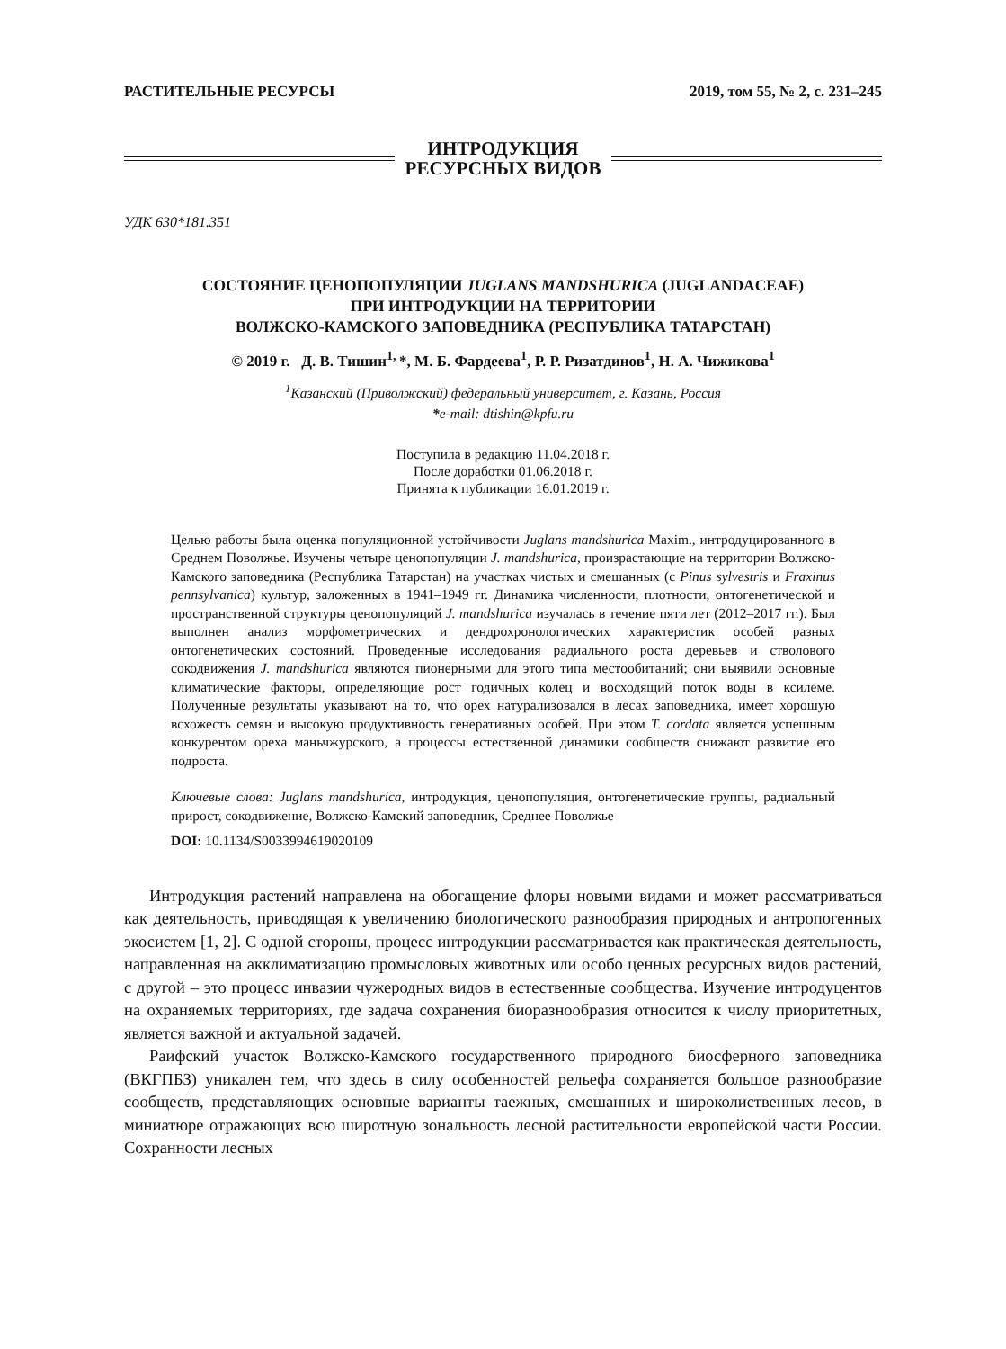РАСТИТЕЛЬНЫЕ РЕСУРСЫ 2019, том 55, № 2, с. 231–245
ИНТРОДУКЦИЯ
РЕСУРСНЫХ ВИДОВ
УДК 630*181.351
СОСТОЯНИЕ ЦЕНОПОПУЛЯЦИИ JUGLANS MANDSHURICA (JUGLANDACEAE)
ПРИ ИНТРОДУКЦИИ НА ТЕРРИТОРИИ
ВОЛЖСКО-КАМСКОГО ЗАПОВЕДНИКА (РЕСПУБЛИКА ТАТАРСТАН)
© 2019 г. Д. В. Тишин<sup>1,</sup>*, М. Б. Фардеева<sup>1</sup>, Р. Р. Ризатдинов<sup>1</sup>, Н. А. Чижикова<sup>1</sup>
<sup>1</sup> Казанский (Приволжский) федеральный университет, г. Казань, Россия
*e-mail: dtishin@kpfu.ru
Поступила в редакцию 11.04.2018 г.
После доработки 01.06.2018 г.
Принята к публикации 16.01.2019 г.
Целью работы была оценка популяционной устойчивости Juglans mandshurica Maxim., интродуцированного в Среднем Поволжье. Изучены четыре ценопопуляции J. mandshurica, произрастающие на территории Волжско-Камского заповедника (Республика Татарстан) на участках чистых и смешанных (с Pinus sylvestris и Fraxinus pennsylvanica) культур, заложенных в 1941–1949 гг. Динамика численности, плотности, онтогенетической и пространственной структуры ценопопуляций J. mandshurica изучалась в течение пяти лет (2012–2017 гг.). Был выполнен анализ морфометрических и дендрохронологических характеристик особей разных онтогенетических состояний. Проведенные исследования радиального роста деревьев и стволового сокодвижения J. mandshurica являются пионерными для этого типа местообитаний; они выявили основные климатические факторы, определяющие рост годичных колец и восходящий поток воды в ксилеме. Полученные результаты указывают на то, что орех натурализовался в лесах заповедника, имеет хорошую всхожесть семян и высокую продуктивность генеративных особей. При этом T. cordata является успешным конкурентом ореха маньчжурского, а процессы естественной динамики сообществ снижают развитие его подроста.
Ключевые слова: Juglans mandshurica, интродукция, ценопопуляция, онтогенетические группы, радиальный прирост, сокодвижение, Волжско-Камский заповедник, Среднее Поволжье
DOI: 10.1134/S0033994619020109
Интродукция растений направлена на обогащение флоры новыми видами и может рассматриваться как деятельность, приводящая к увеличению биологического разнообразия природных и антропогенных экосистем [1, 2]. С одной стороны, процесс интродукции рассматривается как практическая деятельность, направленная на акклиматизацию промысловых животных или особо ценных ресурсных видов растений, с другой – это процесс инвазии чужеродных видов в естественные сообщества. Изучение интродуцентов на охраняемых территориях, где задача сохранения биоразнообразия относится к числу приоритетных, является важной и актуальной задачей.
Раифский участок Волжско-Камского государственного природного биосферного заповедника (ВКГПБЗ) уникален тем, что здесь в силу особенностей рельефа сохраняется большое разнообразие сообществ, представляющих основные варианты таежных, смешанных и широколиственных лесов, в миниатюре отражающих всю широтную зональность лесной растительности европейской части России. Сохранности лесных